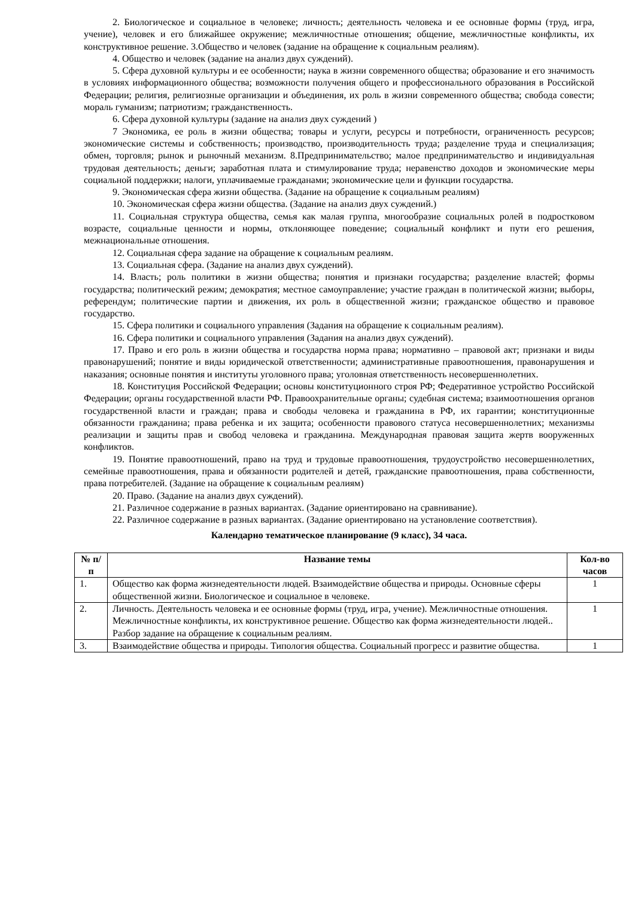2. Биологическое и социальное в человеке; личность; деятельность человека и ее основные формы (труд, игра, учение), человек и его ближайшее окружение; межличностные отношения; общение, межличностные конфликты, их конструктивное решение. 3.Общество и человек (задание на обращение к социальным реалиям).
4. Общество и человек (задание на анализ двух суждений).
5. Сфера духовной культуры и ее особенности; наука в жизни современного общества; образование и его значимость в условиях информационного общества; возможности получения общего и профессионального образования в Российской Федерации; религия, религиозные организации и объединения, их роль в жизни современного общества; свобода совести; мораль гуманизм; патриотизм; гражданственность.
6. Сфера духовной культуры (задание на анализ двух суждений )
7 Экономика, ее роль в жизни общества; товары и услуги, ресурсы и потребности, ограниченность ресурсов; экономические системы и собственность; производство, производительность труда; разделение труда и специализация; обмен, торговля; рынок и рыночный механизм. 8.Предпринимательство; малое предпринимательство и индивидуальная трудовая деятельность; деньги; заработная плата и стимулирование труда; неравенство доходов и экономические меры социальной поддержки; налоги, уплачиваемые гражданами; экономические цели и функции государства.
9. Экономическая сфера жизни общества. (Задание на обращение к социальным реалиям)
10. Экономическая сфера жизни общества. (Задание на анализ двух суждений.)
11. Социальная структура общества, семья как малая группа, многообразие социальных ролей в подростковом возрасте, социальные ценности и нормы, отклоняющее поведение; социальный конфликт и пути его решения, межнациональные отношения.
12. Социальная сфера задание на обращение к социальным реалиям.
13. Социальная сфера. (Задание на анализ двух суждений).
14. Власть; роль политики в жизни общества; понятия и признаки государства; разделение властей; формы государства; политический режим; демократия; местное самоуправление; участие граждан в политической жизни; выборы, референдум; политические партии и движения, их роль в общественной жизни; гражданское общество и правовое государство.
15. Сфера политики и социального управления (Задания на обращение к социальным реалиям).
16. Сфера политики и социального управления (Задания на анализ двух суждений).
17. Право и его роль в жизни общества и государства норма права; нормативно – правовой акт; признаки и виды правонарушений; понятие и виды юридической ответственности; административные правоотношения, правонарушения и наказания; основные понятия и институты уголовного права; уголовная ответственность несовершеннолетних.
18. Конституция Российской Федерации; основы конституционного строя РФ; Федеративное устройство Российской Федерации; органы государственной власти РФ. Правоохранительные органы; судебная система; взаимоотношения органов государственной власти и граждан; права и свободы человека и гражданина в РФ, их гарантии; конституционные обязанности гражданина; права ребенка и их защита; особенности правового статуса несовершеннолетних; механизмы реализации и защиты прав и свобод человека и гражданина. Международная правовая защита жертв вооруженных конфликтов.
19. Понятие правоотношений, право на труд и трудовые правоотношения, трудоустройство несовершеннолетних, семейные правоотношения, права и обязанности родителей и детей, гражданские правоотношения, права собственности, права потребителей. (Задание на обращение к социальным реалиям)
20. Право. (Задание на анализ двух суждений).
21. Различное содержание в разных вариантах. (Задание ориентировано на сравнивание).
22. Различное содержание в разных вариантах. (Задание ориентировано на установление соответствия).
Календарно тематическое планирование (9 класс), 34 часа.
| № п/п | Название темы | Кол-во часов |
| --- | --- | --- |
| 1. | Общество как форма жизнедеятельности людей. Взаимодействие общества и природы. Основные сферы общественной жизни. Биологическое и социальное в человеке. | 1 |
| 2. | Личность. Деятельность человека и ее основные формы (труд, игра, учение). Межличностные отношения. Межличностные конфликты, их конструктивное решение. Общество как форма жизнедеятельности людей.. Разбор задание на обращение к социальным реалиям. | 1 |
| 3. | Взаимодействие общества и природы. Типология общества. Социальный прогресс и развитие общества. | 1 |